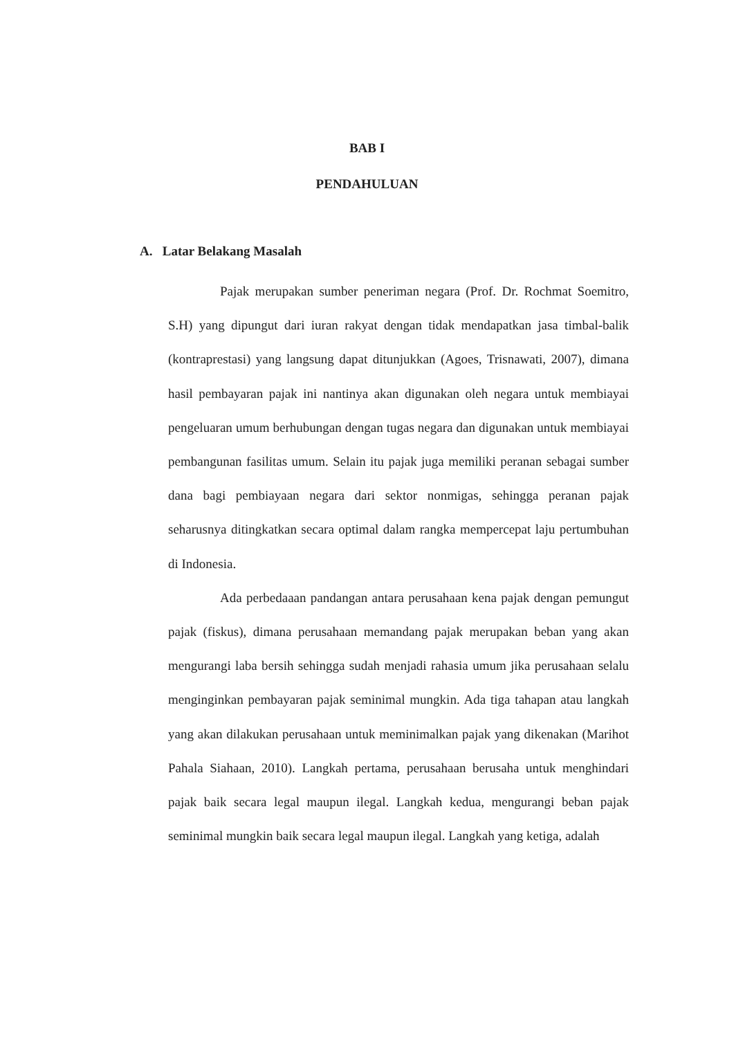BAB I
PENDAHULUAN
A. Latar Belakang Masalah
Pajak merupakan sumber peneriman negara (Prof. Dr. Rochmat Soemitro, S.H) yang dipungut dari iuran rakyat dengan tidak mendapatkan jasa timbal-balik (kontraprestasi) yang langsung dapat ditunjukkan (Agoes, Trisnawati, 2007), dimana hasil pembayaran pajak ini nantinya akan digunakan oleh negara untuk membiayai pengeluaran umum berhubungan dengan tugas negara dan digunakan untuk membiayai pembangunan fasilitas umum. Selain itu pajak juga memiliki peranan sebagai sumber dana bagi pembiayaan negara dari sektor nonmigas, sehingga peranan pajak seharusnya ditingkatkan secara optimal dalam rangka mempercepat laju pertumbuhan di Indonesia.
Ada perbedaaan pandangan antara perusahaan kena pajak dengan pemungut pajak (fiskus), dimana perusahaan memandang pajak merupakan beban yang akan mengurangi laba bersih sehingga sudah menjadi rahasia umum jika perusahaan selalu menginginkan pembayaran pajak seminimal mungkin. Ada tiga tahapan atau langkah yang akan dilakukan perusahaan untuk meminimalkan pajak yang dikenakan (Marihot Pahala Siahaan, 2010). Langkah pertama, perusahaan berusaha untuk menghindari pajak baik secara legal maupun ilegal. Langkah kedua, mengurangi beban pajak seminimal mungkin baik secara legal maupun ilegal. Langkah yang ketiga, adalah